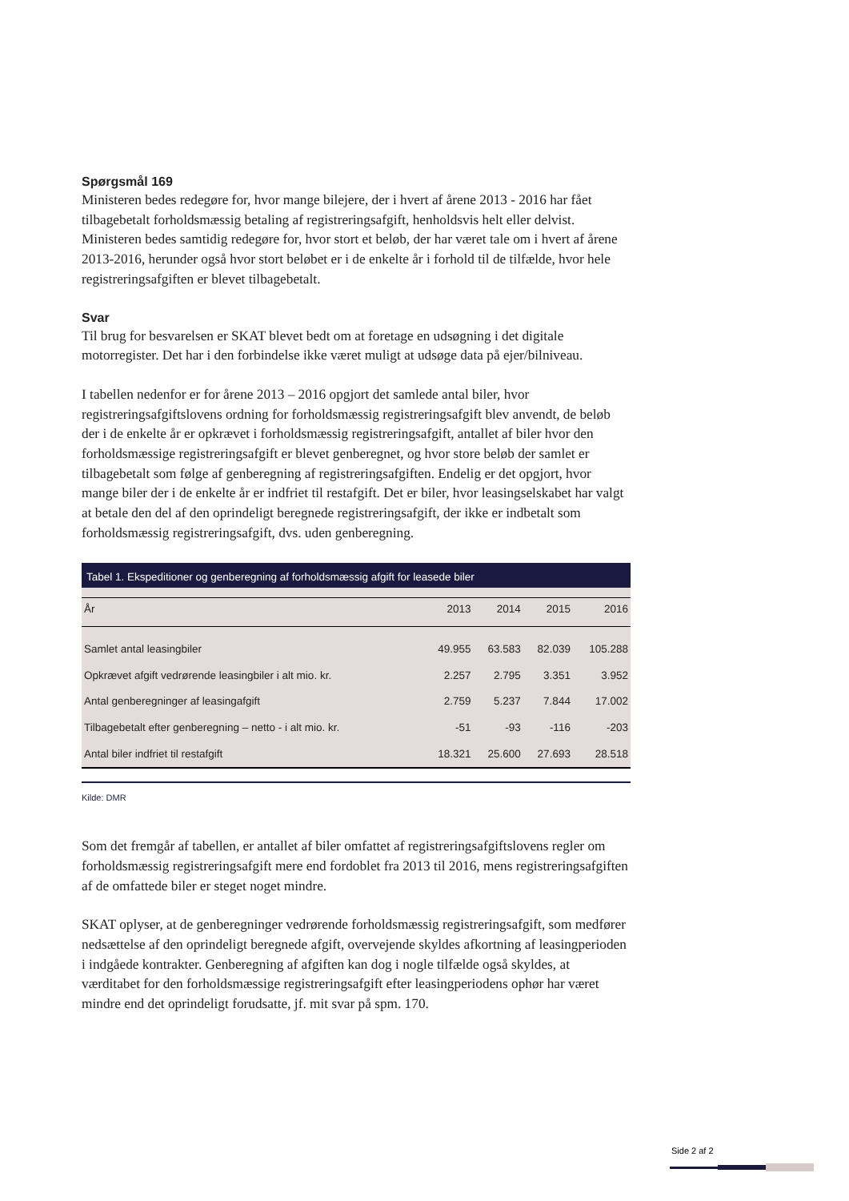Spørgsmål 169
Ministeren bedes redegøre for, hvor mange bilejere, der i hvert af årene 2013 - 2016 har fået tilbagebetalt forholdsmæssig betaling af registreringsafgift, henholdsvis helt eller delvist. Ministeren bedes samtidig redegøre for, hvor stort et beløb, der har været tale om i hvert af årene 2013-2016, herunder også hvor stort beløbet er i de enkelte år i forhold til de tilfælde, hvor hele registreringsafgiften er blevet tilbagebetalt.
Svar
Til brug for besvarelsen er SKAT blevet bedt om at foretage en udsøgning i det digitale motorregister. Det har i den forbindelse ikke været muligt at udsøge data på ejer/bilniveau.
I tabellen nedenfor er for årene 2013 – 2016 opgjort det samlede antal biler, hvor registreringsafgiftslovens ordning for forholdsmæssig registreringsafgift blev anvendt, de beløb der i de enkelte år er opkrævet i forholdsmæssig registreringsafgift, antallet af biler hvor den forholdsmæssige registreringsafgift er blevet genberegnet, og hvor store beløb der samlet er tilbagebetalt som følge af genberegning af registreringsafgiften. Endelig er det opgjort, hvor mange biler der i de enkelte år er indfriet til restafgift. Det er biler, hvor leasingselskabet har valgt at betale den del af den oprindeligt beregnede registreringsafgift, der ikke er indbetalt som forholdsmæssig registreringsafgift, dvs. uden genberegning.
Tabel 1. Ekspeditioner og genberegning af forholdsmæssig afgift for leasede biler
| År | 2013 | 2014 | 2015 | 2016 |
| --- | --- | --- | --- | --- |
| Samlet antal leasingbiler | 49.955 | 63.583 | 82.039 | 105.288 |
| Opkrævet afgift vedrørende leasingbiler i alt mio. kr. | 2.257 | 2.795 | 3.351 | 3.952 |
| Antal genberegninger af leasingafgift | 2.759 | 5.237 | 7.844 | 17.002 |
| Tilbagebetalt efter genberegning – netto - i alt mio. kr. | -51 | -93 | -116 | -203 |
| Antal biler indfriet til restafgift | 18.321 | 25.600 | 27.693 | 28.518 |
Kilde: DMR
Som det fremgår af tabellen, er antallet af biler omfattet af registreringsafgiftslovens regler om forholdsmæssig registreringsafgift mere end fordoblet fra 2013 til 2016, mens registreringsafgiften af de omfattede biler er steget noget mindre.
SKAT oplyser, at de genberegninger vedrørende forholdsmæssig registreringsafgift, som medfører nedsættelse af den oprindeligt beregnede afgift, overvejende skyldes afkortning af leasingperioden i indgåede kontrakter. Genberegning af afgiften kan dog i nogle tilfælde også skyldes, at værditabet for den forholdsmæssige registreringsafgift efter leasingperiodens ophør har været mindre end det oprindeligt forudsatte, jf. mit svar på spm. 170.
Side 2 af 2